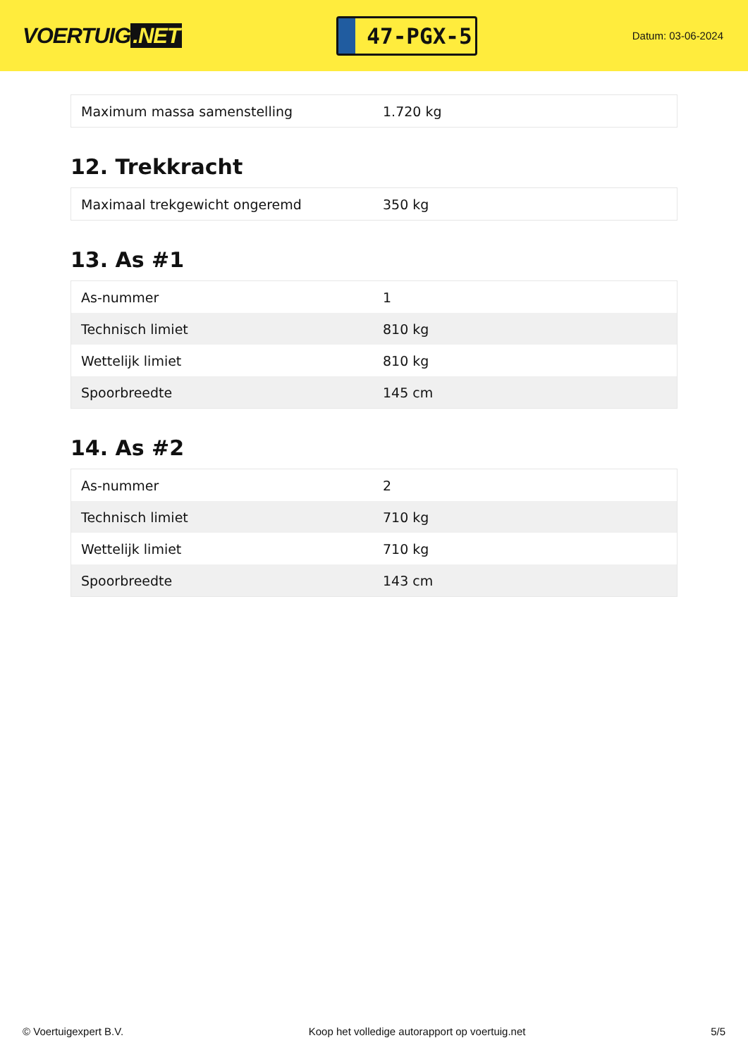VOERTUIG.NET
47-PGX-5
Datum: 03-06-2024
| Maximum massa samenstelling | 1.720 kg |
12. Trekkracht
| Maximaal trekgewicht ongeremd | 350 kg |
13. As #1
| As-nummer | 1 |
| Technisch limiet | 810 kg |
| Wettelijk limiet | 810 kg |
| Spoorbreedte | 145 cm |
14. As #2
| As-nummer | 2 |
| Technisch limiet | 710 kg |
| Wettelijk limiet | 710 kg |
| Spoorbreedte | 143 cm |
© Voertuigexpert B.V. Koop het volledige autorapport op voertuig.net 5/5